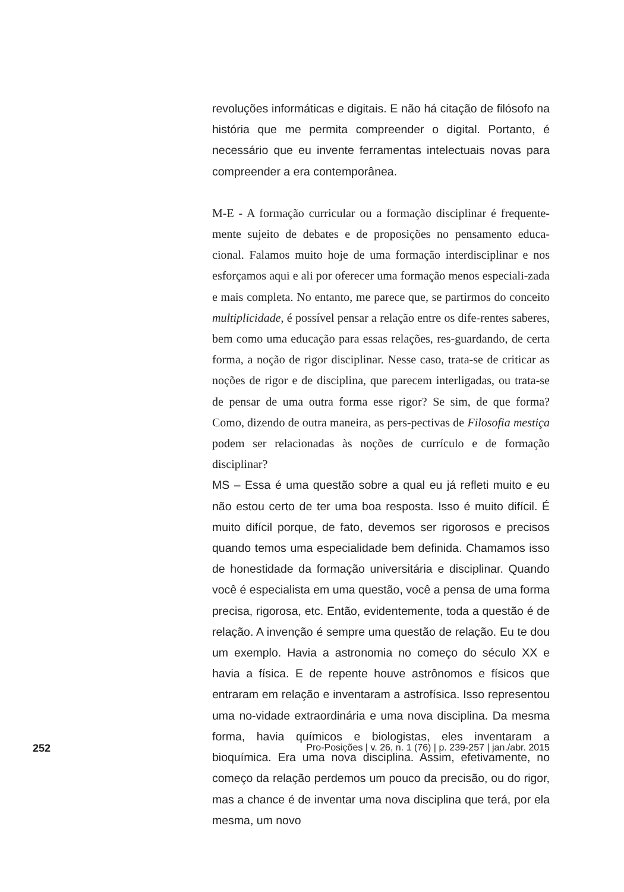revoluções informáticas e digitais. E não há citação de filósofo na história que me permita compreender o digital. Portanto, é necessário que eu invente ferramentas intelectuais novas para compreender a era contemporânea.
M-E - A formação curricular ou a formação disciplinar é frequente-mente sujeito de debates e de proposições no pensamento educa-cional. Falamos muito hoje de uma formação interdisciplinar e nos esforçamos aqui e ali por oferecer uma formação menos especiali-zada e mais completa. No entanto, me parece que, se partirmos do conceito multiplicidade, é possível pensar a relação entre os dife-rentes saberes, bem como uma educação para essas relações, res-guardando, de certa forma, a noção de rigor disciplinar. Nesse caso, trata-se de criticar as noções de rigor e de disciplina, que parecem interligadas, ou trata-se de pensar de uma outra forma esse rigor? Se sim, de que forma? Como, dizendo de outra maneira, as pers-pectivas de Filosofia mestiça podem ser relacionadas às noções de currículo e de formação disciplinar?
MS – Essa é uma questão sobre a qual eu já refleti muito e eu não estou certo de ter uma boa resposta. Isso é muito difícil. É muito difícil porque, de fato, devemos ser rigorosos e precisos quando temos uma especialidade bem definida. Chamamos isso de honestidade da formação universitária e disciplinar. Quando você é especialista em uma questão, você a pensa de uma forma precisa, rigorosa, etc. Então, evidentemente, toda a questão é de relação. A invenção é sempre uma questão de relação. Eu te dou um exemplo. Havia a astronomia no começo do século XX e havia a física. E de repente houve astrônomos e físicos que entraram em relação e inventaram a astrofísica. Isso representou uma no-vidade extraordinária e uma nova disciplina. Da mesma forma, havia químicos e biologistas, eles inventaram a bioquímica. Era uma nova disciplina. Assim, efetivamente, no começo da relação perdemos um pouco da precisão, ou do rigor, mas a chance é de inventar uma nova disciplina que terá, por ela mesma, um novo
252 Pro-Posições | v. 26, n. 1 (76) | p. 239-257 | jan./abr. 2015